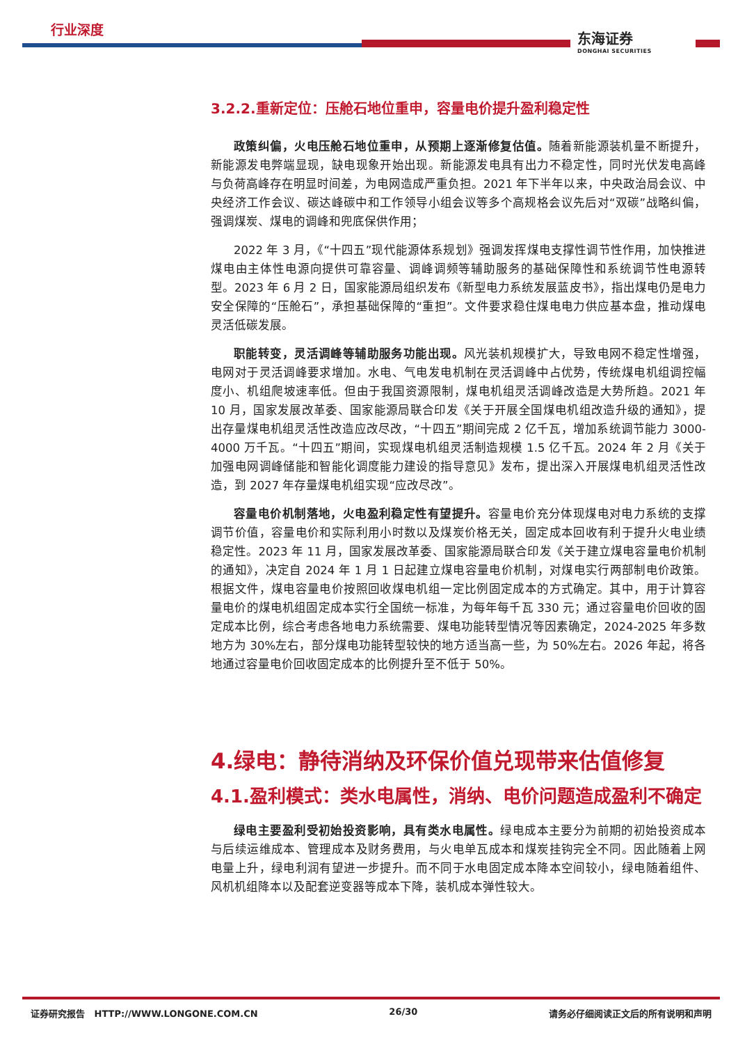行业深度
东海证券
DONGHAI SECURITIES
3.2.2.重新定位：压舱石地位重申，容量电价提升盈利稳定性
政策纠偏，火电压舱石地位重申，从预期上逐渐修复估值。随着新能源装机量不断提升，新能源发电弊端显现，缺电现象开始出现。新能源发电具有出力不稳定性，同时光伏发电高峰与负荷高峰存在明显时间差，为电网造成严重负担。2021 年下半年以来，中央政治局会议、中央经济工作会议、碳达峰碳中和工作领导小组会议等多个高规格会议先后对“双碳”战略纠偏，强调煤炭、煤电的调峰和兜底保供作用；
2022 年 3 月，《“十四五”现代能源体系规划》强调发挥煤电支撑性调节性作用，加快推进煤电由主体性电源向提供可靠容量、调峰调频等辅助服务的基础保障性和系统调节性电源转型。2023 年 6 月 2 日，国家能源局组织发布《新型电力系统发展蓝皮书》，指出煤电仍是电力安全保障的“压舱石”，承担基础保障的“重担”。文件要求稳住煤电电力供应基本盘，推动煤电灵活低碳发展。
职能转变，灵活调峰等辅助服务功能出现。风光装机规模扩大，导致电网不稳定性增强，电网对于灵活调峰要求增加。水电、气电发电机制在灵活调峰中占优势，传统煤电机组调控幅度小、机组爬坡速率低。但由于我国资源限制，煤电机组灵活调峰改造是大势所趋。2021 年 10 月，国家发展改革委、国家能源局联合印发《关于开展全国煤电机组改造升级的通知》，提出存量煤电机组灵活性改造应改尽改，“十四五”期间完成 2 亿千瓦，增加系统调节能力 3000-4000 万千瓦。“十四五”期间，实现煤电机组灵活制造规模 1.5 亿千瓦。2024 年 2 月《关于加强电网调峰储能和智能化调度能力建设的指导意见》发布，提出深入开展煤电机组灵活性改造，到 2027 年存量煤电机组实现“应改尽改”。
容量电价机制落地，火电盈利稳定性有望提升。容量电价充分体现煤电对电力系统的支撑调节价值，容量电价和实际利用小时数以及煤炭价格无关，固定成本回收有利于提升火电业绩稳定性。2023 年 11 月，国家发展改革委、国家能源局联合印发《关于建立煤电容量电价机制的通知》，决定自 2024 年 1 月 1 日起建立煤电容量电价机制，对煤电实行两部制电价政策。根据文件，煤电容量电价按照回收煤电机组一定比例固定成本的方式确定。其中，用于计算容量电价的煤电机组固定成本实行全国统一标准，为每年每千瓦 330 元；通过容量电价回收的固定成本比例，综合考虑各地电力系统需要、煤电功能转型情况等因素确定，2024-2025 年多数地方为 30%左右，部分煤电功能转型较快的地方适当高一些，为 50%左右。2026 年起，将各地通过容量电价回收固定成本的比例提升至不低于 50%。
4.绿电：静待消纳及环保价值兑现带来估值修复
4.1.盈利模式：类水电属性，消纳、电价问题造成盈利不确定
绿电主要盈利受初始投资影响，具有类水电属性。绿电成本主要分为前期的初始投资成本与后续运维成本、管理成本及财务费用，与火电单瓦成本和煤炭挂钩完全不同。因此随着上网电量上升，绿电利润有望进一步提升。而不同于水电固定成本降本空间较小，绿电随着组件、风机机组降本以及配套逆变器等成本下降，装机成本弹性较大。
证券研究报告 HTTP://WWW.LONGONE.COM.CN 26/30 请务必仔细阅读正文后的所有说明和声明